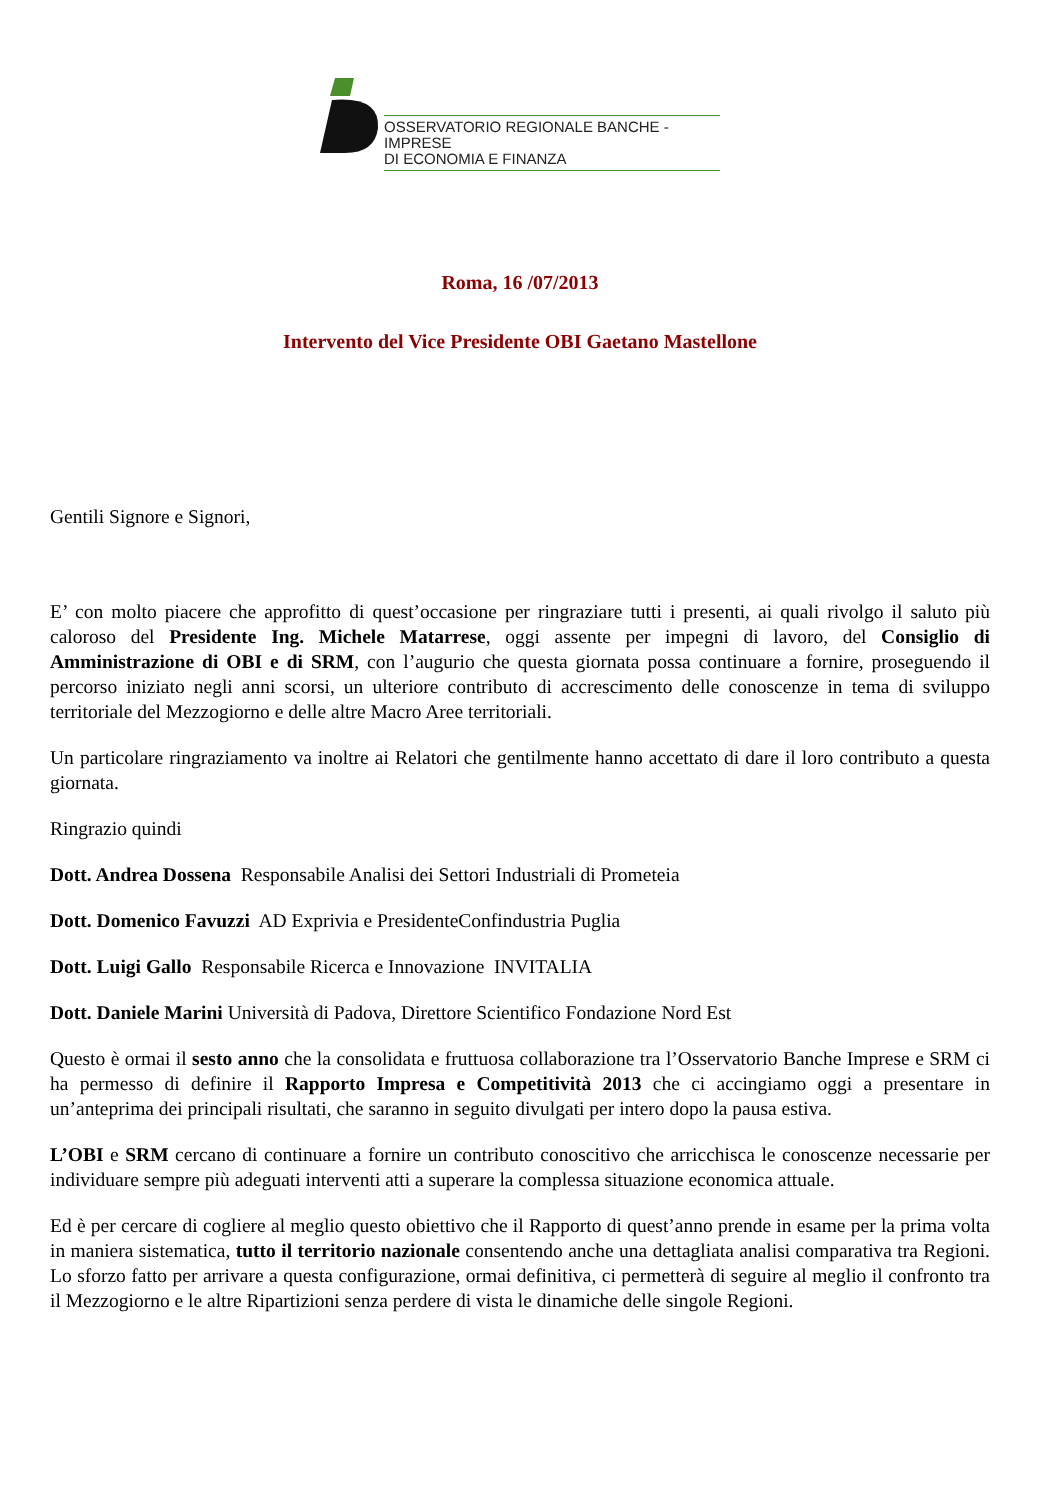OSSERVATORIO REGIONALE BANCHE - IMPRESE
DI ECONOMIA E FINANZA
Roma, 16 /07/2013
Intervento del Vice Presidente OBI Gaetano Mastellone
Gentili Signore e Signori,
E’ con molto piacere che approfitto di quest’occasione per ringraziare tutti i presenti, ai quali rivolgo il saluto più caloroso del Presidente Ing. Michele Matarrese, oggi assente per impegni di lavoro, del Consiglio di Amministrazione di OBI e di SRM, con l’augurio che questa giornata possa continuare a fornire, proseguendo il percorso iniziato negli anni scorsi, un ulteriore contributo di accrescimento delle conoscenze in tema di sviluppo territoriale del Mezzogiorno e delle altre Macro Aree territoriali.
Un particolare ringraziamento va inoltre ai Relatori che gentilmente hanno accettato di dare il loro contributo a questa giornata.
Ringrazio quindi
Dott. Andrea Dossena Responsabile Analisi dei Settori Industriali di Prometeia
Dott. Domenico Favuzzi AD Exprivia e PresidenteConfindustria Puglia
Dott. Luigi Gallo Responsabile Ricerca e Innovazione INVITALIA
Dott. Daniele Marini Università di Padova, Direttore Scientifico Fondazione Nord Est
Questo è ormai il sesto anno che la consolidata e fruttuosa collaborazione tra l’Osservatorio Banche Imprese e SRM ci ha permesso di definire il Rapporto Impresa e Competitività 2013 che ci accingiamo oggi a presentare in un’anteprima dei principali risultati, che saranno in seguito divulgati per intero dopo la pausa estiva.
L’OBI e SRM cercano di continuare a fornire un contributo conoscitivo che arricchisca le conoscenze necessarie per individuare sempre più adeguati interventi atti a superare la complessa situazione economica attuale.
Ed è per cercare di cogliere al meglio questo obiettivo che il Rapporto di quest’anno prende in esame per la prima volta in maniera sistematica, tutto il territorio nazionale consentendo anche una dettagliata analisi comparativa tra Regioni. Lo sforzo fatto per arrivare a questa configurazione, ormai definitiva, ci permetterà di seguire al meglio il confronto tra il Mezzogiorno e le altre Ripartizioni senza perdere di vista le dinamiche delle singole Regioni.